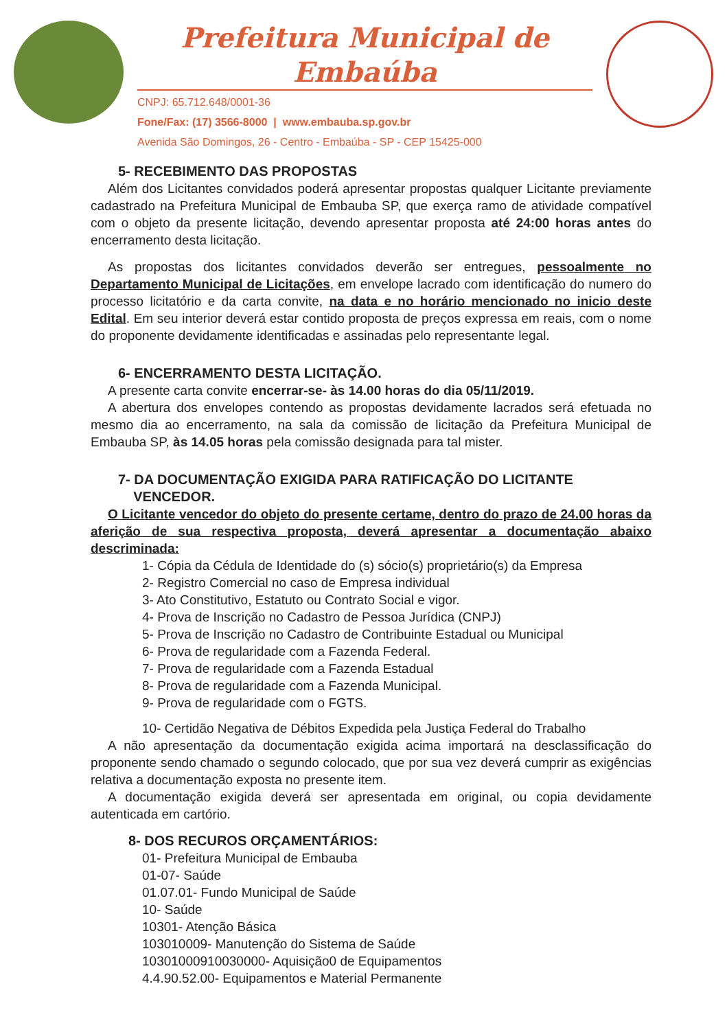Prefeitura Municipal de Embaúba
CNPJ: 65.712.648/0001-36
Fone/Fax: (17) 3566-8000 | www.embauba.sp.gov.br
Avenida São Domingos, 26 - Centro - Embaúba - SP - CEP 15425-000
5- RECEBIMENTO DAS PROPOSTAS
Além dos Licitantes convidados poderá apresentar propostas qualquer Licitante previamente cadastrado na Prefeitura Municipal de Embauba SP, que exerça ramo de atividade compatível com o objeto da presente licitação, devendo apresentar proposta até 24:00 horas antes do encerramento desta licitação.
As propostas dos licitantes convidados deverão ser entregues, pessoalmente no Departamento Municipal de Licitações, em envelope lacrado com identificação do numero do processo licitatório e da carta convite, na data e no horário mencionado no inicio deste Edital. Em seu interior deverá estar contido proposta de preços expressa em reais, com o nome do proponente devidamente identificadas e assinadas pelo representante legal.
6- ENCERRAMENTO DESTA LICITAÇÃO.
A presente carta convite encerrar-se- às 14.00 horas do dia 05/11/2019.
A abertura dos envelopes contendo as propostas devidamente lacrados será efetuada no mesmo dia ao encerramento, na sala da comissão de licitação da Prefeitura Municipal de Embauba SP, às 14.05 horas pela comissão designada para tal mister.
7- DA DOCUMENTAÇÃO EXIGIDA PARA RATIFICAÇÃO DO LICITANTE
VENCEDOR.
O Licitante vencedor do objeto do presente certame, dentro do prazo de 24.00 horas da aferição de sua respectiva proposta, deverá apresentar a documentação abaixo descriminada:
1- Cópia da Cédula de Identidade do (s) sócio(s) proprietário(s) da Empresa
2- Registro Comercial no caso de Empresa individual
3- Ato Constitutivo, Estatuto ou Contrato Social e vigor.
4- Prova de Inscrição no Cadastro de Pessoa Jurídica (CNPJ)
5- Prova de Inscrição no Cadastro de Contribuinte Estadual ou Municipal
6- Prova de regularidade com a Fazenda Federal.
7- Prova de regularidade com a Fazenda Estadual
8- Prova de regularidade com a Fazenda Municipal.
9- Prova de regularidade com o FGTS.
10- Certidão Negativa de Débitos Expedida pela Justiça Federal do Trabalho
A não apresentação da documentação exigida acima importará na desclassificação do proponente sendo chamado o segundo colocado, que por sua vez deverá cumprir as exigências relativa a documentação exposta no presente item.
A documentação exigida deverá ser apresentada em original, ou copia devidamente autenticada em cartório.
8- DOS RECUROS ORÇAMENTÁRIOS:
01- Prefeitura Municipal de Embauba
01-07- Saúde
01.07.01- Fundo Municipal de Saúde
10- Saúde
10301- Atenção Básica
103010009- Manutenção do Sistema de Saúde
10301000910030000- Aquisição0 de Equipamentos
4.4.90.52.00- Equipamentos e Material Permanente